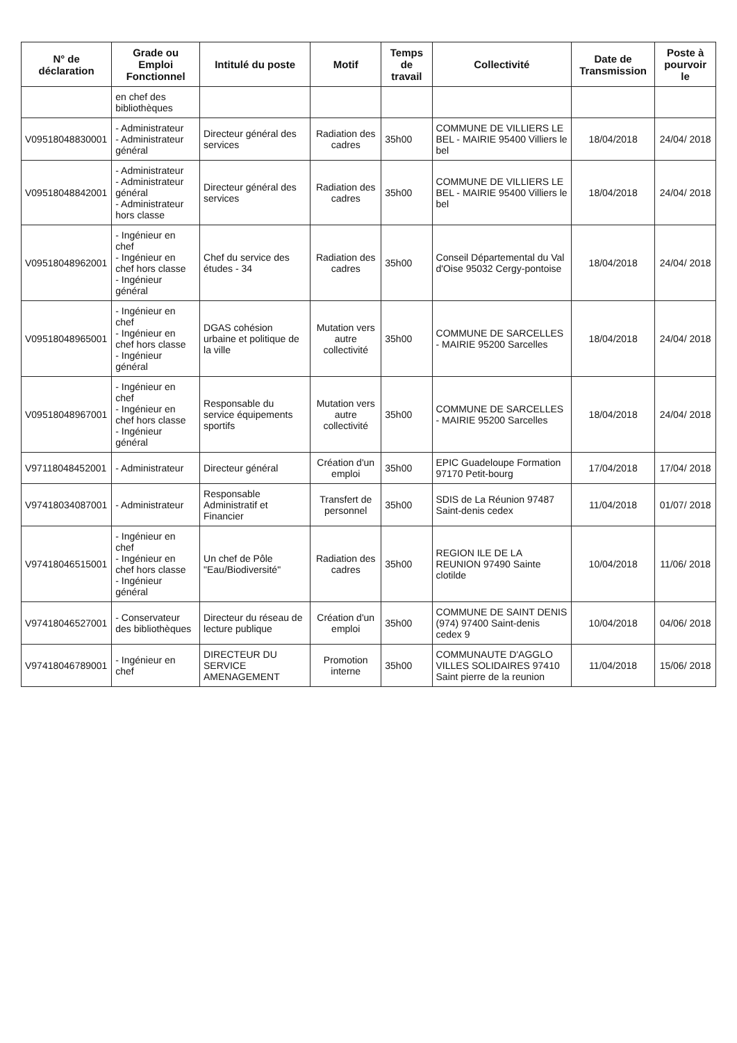| N° de déclaration | Grade ou Emploi Fonctionnel | Intitulé du poste | Motif | Temps de travail | Collectivité | Date de Transmission | Poste à pourvoir le |
| --- | --- | --- | --- | --- | --- | --- | --- |
| | en chef des bibliothèques | | | | | | |
| V09518048830001 | - Administrateur - Administrateur général | Directeur général des services | Radiation des cadres | 35h00 | COMMUNE DE VILLIERS LE BEL - MAIRIE 95400 Villiers le bel | 18/04/2018 | 24/04/ 2018 |
| V09518048842001 | - Administrateur - Administrateur général - Administrateur hors classe | Directeur général des services | Radiation des cadres | 35h00 | COMMUNE DE VILLIERS LE BEL - MAIRIE 95400 Villiers le bel | 18/04/2018 | 24/04/ 2018 |
| V09518048962001 | - Ingénieur en chef - Ingénieur en chef hors classe - Ingénieur général | Chef du service des études - 34 | Radiation des cadres | 35h00 | Conseil Départemental du Val d'Oise 95032 Cergy-pontoise | 18/04/2018 | 24/04/ 2018 |
| V09518048965001 | - Ingénieur en chef - Ingénieur en chef hors classe - Ingénieur général | DGAS cohésion urbaine et politique de la ville | Mutation vers autre collectivité | 35h00 | COMMUNE DE SARCELLES - MAIRIE 95200 Sarcelles | 18/04/2018 | 24/04/ 2018 |
| V09518048967001 | - Ingénieur en chef - Ingénieur en chef hors classe - Ingénieur général | Responsable du service équipements sportifs | Mutation vers autre collectivité | 35h00 | COMMUNE DE SARCELLES - MAIRIE 95200 Sarcelles | 18/04/2018 | 24/04/ 2018 |
| V97118048452001 | - Administrateur | Directeur général | Création d'un emploi | 35h00 | EPIC Guadeloupe Formation 97170 Petit-bourg | 17/04/2018 | 17/04/ 2018 |
| V97418034087001 | - Administrateur | Responsable Administratif et Financier | Transfert de personnel | 35h00 | SDIS de La Réunion 97487 Saint-denis cedex | 11/04/2018 | 01/07/ 2018 |
| V97418046515001 | - Ingénieur en chef - Ingénieur en chef hors classe - Ingénieur général | Un chef de Pôle "Eau/Biodiversité" | Radiation des cadres | 35h00 | REGION ILE DE LA REUNION 97490 Sainte clotilde | 10/04/2018 | 11/06/ 2018 |
| V97418046527001 | - Conservateur des bibliothèques | Directeur du réseau de lecture publique | Création d'un emploi | 35h00 | COMMUNE DE SAINT DENIS (974) 97400 Saint-denis cedex 9 | 10/04/2018 | 04/06/ 2018 |
| V97418046789001 | - Ingénieur en chef | DIRECTEUR DU SERVICE AMENAGEMENT | Promotion interne | 35h00 | COMMUNAUTE D'AGGLO VILLES SOLIDAIRES 97410 Saint pierre de la reunion | 11/04/2018 | 15/06/ 2018 |